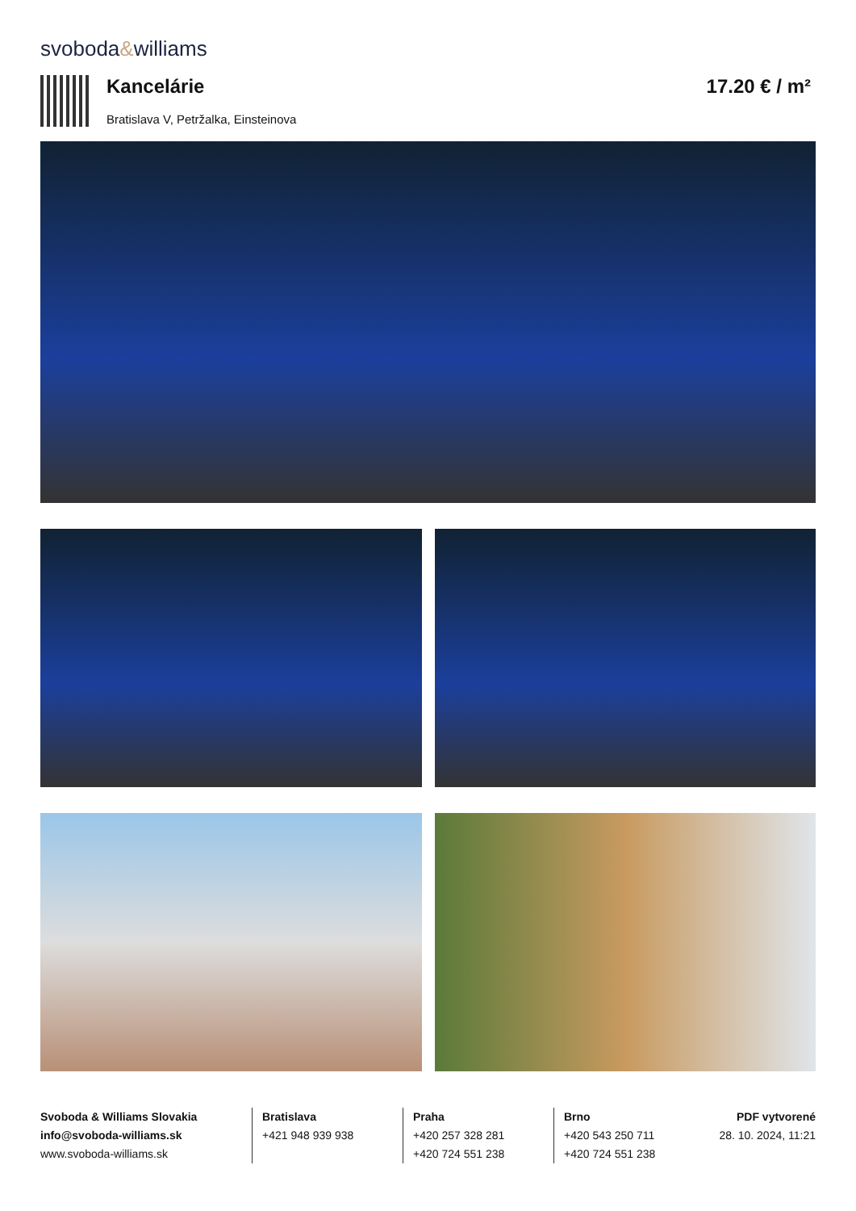svoboda&williams
Kancelárie
Bratislava V, Petržalka, Einsteinova
17.20 € / m²
Svoboda & Williams Slovakia
info@svoboda-williams.sk
www.svoboda-williams.sk
Bratislava
+421 948 939 938
Praha
+420 257 328 281
+420 724 551 238
Brno
+420 543 250 711
+420 724 551 238
PDF vytvorené
28. 10. 2024, 11:21